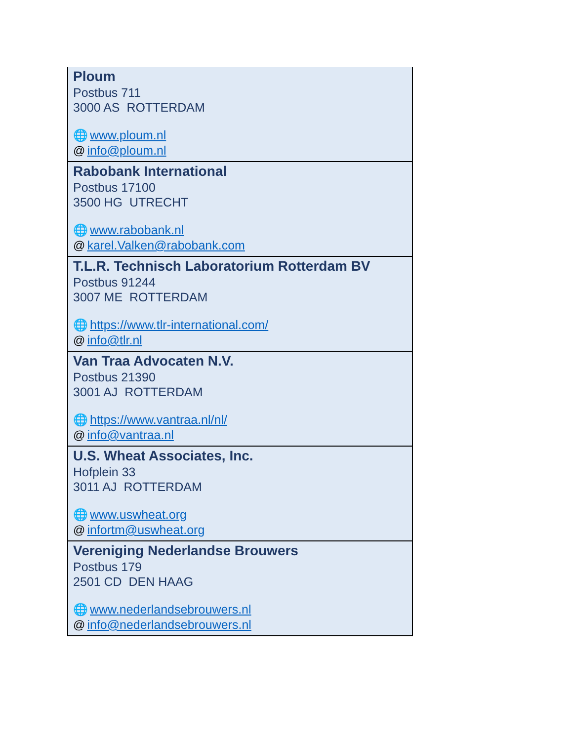| Ploum Postbus 711 3000 AS ROTTERDAM 🌐 www.ploum.nl @ info@ploum.nl |
| Rabobank International Postbus 17100 3500 HG UTRECHT 🌐 www.rabobank.nl @ karel.Valken@rabobank.com |
| T.L.R. Technisch Laboratorium Rotterdam BV Postbus 91244 3007 ME ROTTERDAM 🌐 https://www.tlr-international.com/ @ info@tlr.nl |
| Van Traa Advocaten N.V. Postbus 21390 3001 AJ ROTTERDAM 🌐 https://www.vantraa.nl/nl/ @ info@vantraa.nl |
| U.S. Wheat Associates, Inc. Hofplein 33 3011 AJ ROTTERDAM 🌐 www.uswheat.org @ infortm@uswheat.org |
| Vereniging Nederlandse Brouwers Postbus 179 2501 CD DEN HAAG 🌐 www.nederlandsebrouwers.nl @ info@nederlandsebrouwers.nl |